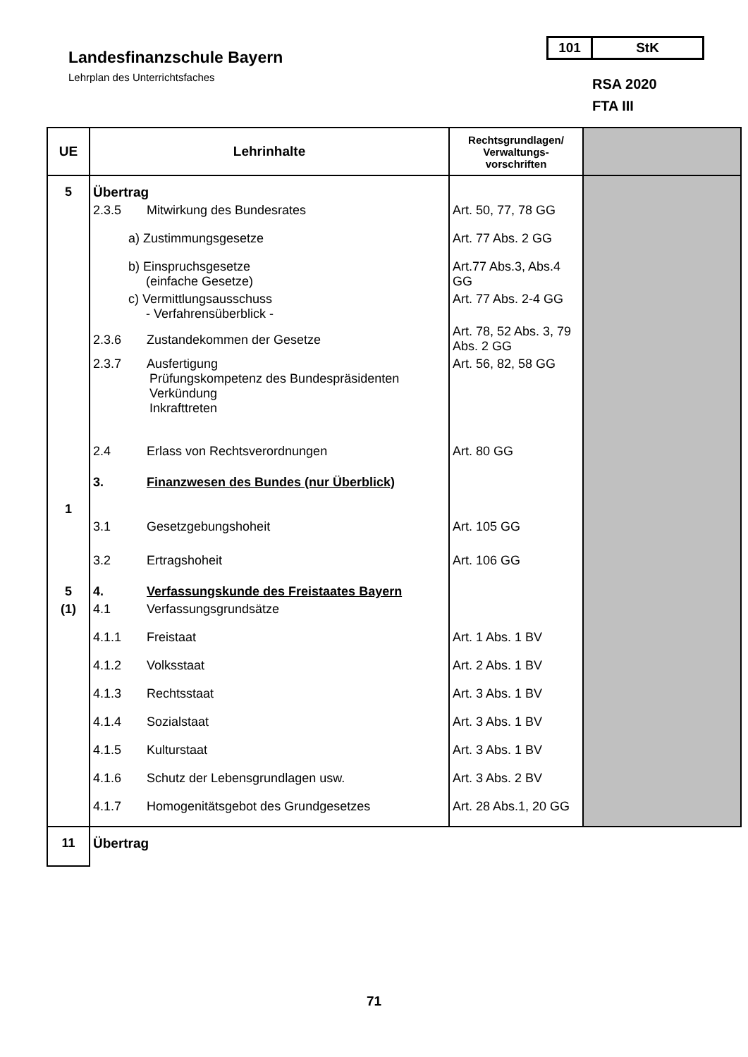Landesfinanzschule Bayern
Lehrplan des Unterrichtsfaches
101 StK
RSA 2020
FTA III
| UE | Lehrinhalte | Rechtsgrundlagen/ Verwaltungs-vorschriften | |
| --- | --- | --- | --- |
| 5 | Übertrag | | |
| | 2.3.5 Mitwirkung des Bundesrates | Art. 50, 77, 78 GG | |
| | a) Zustimmungsgesetze | Art. 77 Abs. 2 GG | |
| | b) Einspruchsgesetze (einfache Gesetze) | Art.77 Abs.3, Abs.4 GG | |
| | c) Vermittlungsausschuss - Verfahrensüberblick - | Art. 77 Abs. 2-4 GG | |
| | 2.3.6 Zustandekommen der Gesetze | Art. 78, 52 Abs. 3, 79 Abs. 2 GG | |
| | 2.3.7 Ausfertigung Prüfungskompetenz des Bundespräsidenten Verkündung Inkrafttreten | Art. 56, 82, 58 GG | |
| | 2.4 Erlass von Rechtsverordnungen | Art. 80 GG | |
| 1 | 3. Finanzwesen des Bundes (nur Überblick) | | |
| | 3.1 Gesetzgebungshoheit | Art. 105 GG | |
| | 3.2 Ertragshoheit | Art. 106 GG | |
| 5 | 4. Verfassungskunde des Freistaates Bayern | | |
| (1) | 4.1 Verfassungsgrundsätze | | |
| | 4.1.1 Freistaat | Art. 1 Abs. 1 BV | |
| | 4.1.2 Volksstaat | Art. 2 Abs. 1 BV | |
| | 4.1.3 Rechtsstaat | Art. 3 Abs. 1 BV | |
| | 4.1.4 Sozialstaat | Art. 3 Abs. 1 BV | |
| | 4.1.5 Kulturstaat | Art. 3 Abs. 1 BV | |
| | 4.1.6 Schutz der Lebensgrundlagen usw. | Art. 3 Abs. 2 BV | |
| | 4.1.7 Homogenitätsgebot des Grundgesetzes | Art. 28 Abs.1, 20 GG | |
| 11 | Übertrag | | |
71